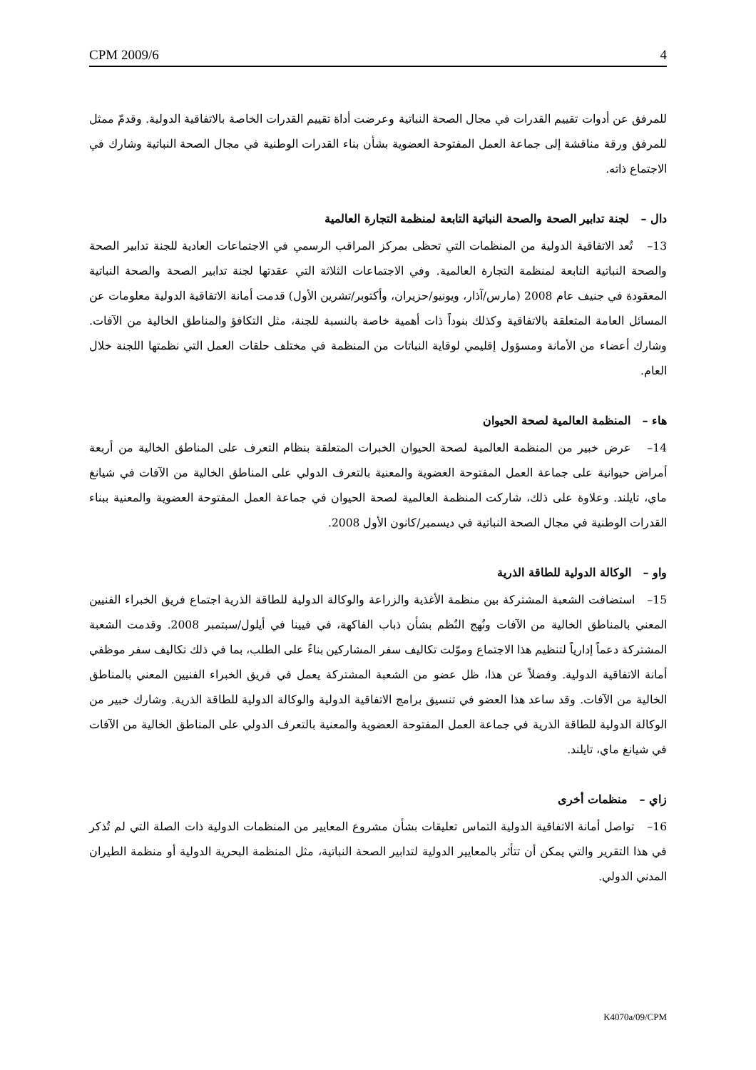CPM 2009/6 4
للمرفق عن أدوات تقييم القدرات في مجال الصحة النباتية وعرضت أداة تقييم القدرات الخاصة بالاتفاقية الدولية. وقدمّ ممثل للمرفق ورقة مناقشة إلى جماعة العمل المفتوحة العضوية بشأن بناء القدرات الوطنية في مجال الصحة النباتية وشارك في الاجتماع ذاته.
دال – لجنة تدابير الصحة والصحة النباتية التابعة لمنظمة التجارة العالمية
13– تُعد الاتفاقية الدولية من المنظمات التي تحظى بمركز المراقب الرسمي في الاجتماعات العادية للجنة تدابير الصحة والصحة النباتية التابعة لمنظمة التجارة العالمية. وفي الاجتماعات الثلاثة التي عقدتها لجنة تدابير الصحة والصحة النباتية المعقودة في جنيف عام 2008 (مارس/آذار، ويونيو/حزيران، وأكتوبر/تشرين الأول) قدمت أمانة الاتفاقية الدولية معلومات عن المسائل العامة المتعلقة بالاتفاقية وكذلك بنوداً ذات أهمية خاصة بالنسبة للجنة، مثل التكافؤ والمناطق الخالية من الآفات. وشارك أعضاء من الأمانة ومسؤول إقليمي لوقاية النباتات من المنظمة في مختلف حلقات العمل التي نظمتها اللجنة خلال العام.
هاء – المنظمة العالمية لصحة الحيوان
14– عرض خبير من المنظمة العالمية لصحة الحيوان الخبرات المتعلقة بنظام التعرف على المناطق الخالية من أربعة أمراض حيوانية على جماعة العمل المفتوحة العضوية والمعنية بالتعرف الدولي على المناطق الخالية من الآفات في شيانغ ماي، تايلند. وعلاوة على ذلك، شاركت المنظمة العالمية لصحة الحيوان في جماعة العمل المفتوحة العضوية والمعنية ببناء القدرات الوطنية في مجال الصحة النباتية في ديسمبر/كانون الأول 2008.
واو – الوكالة الدولية للطاقة الذرية
15– استضافت الشعبة المشتركة بين منظمة الأغذية والزراعة والوكالة الدولية للطاقة الذرية اجتماع فريق الخبراء الفنيين المعني بالمناطق الخالية من الآفات ونُهج النُظم بشأن ذباب الفاكهة، في فيينا في أيلول/سبتمبر 2008. وقدمت الشعبة المشتركة دعماً إدارياً لتنظيم هذا الاجتماع وموّلت تكاليف سفر المشاركين بناءً على الطلب، بما في ذلك تكاليف سفر موظفي أمانة الاتفاقية الدولية. وفضلاً عن هذا، ظل عضو من الشعبة المشتركة يعمل في فريق الخبراء الفنيين المعني بالمناطق الخالية من الآفات. وقد ساعد هذا العضو في تنسيق برامج الاتفاقية الدولية والوكالة الدولية للطاقة الذرية. وشارك خبير من الوكالة الدولية للطاقة الذرية في جماعة العمل المفتوحة العضوية والمعنية بالتعرف الدولي على المناطق الخالية من الآفات في شيانغ ماي، تايلند.
زاي – منظمات أخرى
16– تواصل أمانة الاتفاقية الدولية التماس تعليقات بشأن مشروع المعايير من المنظمات الدولية ذات الصلة التي لم تُذكر في هذا التقرير والتي يمكن أن تتأثر بالمعايير الدولية لتدابير الصحة النباتية، مثل المنظمة البحرية الدولية أو منظمة الطيران المدني الدولي.
K4070a/09/CPM